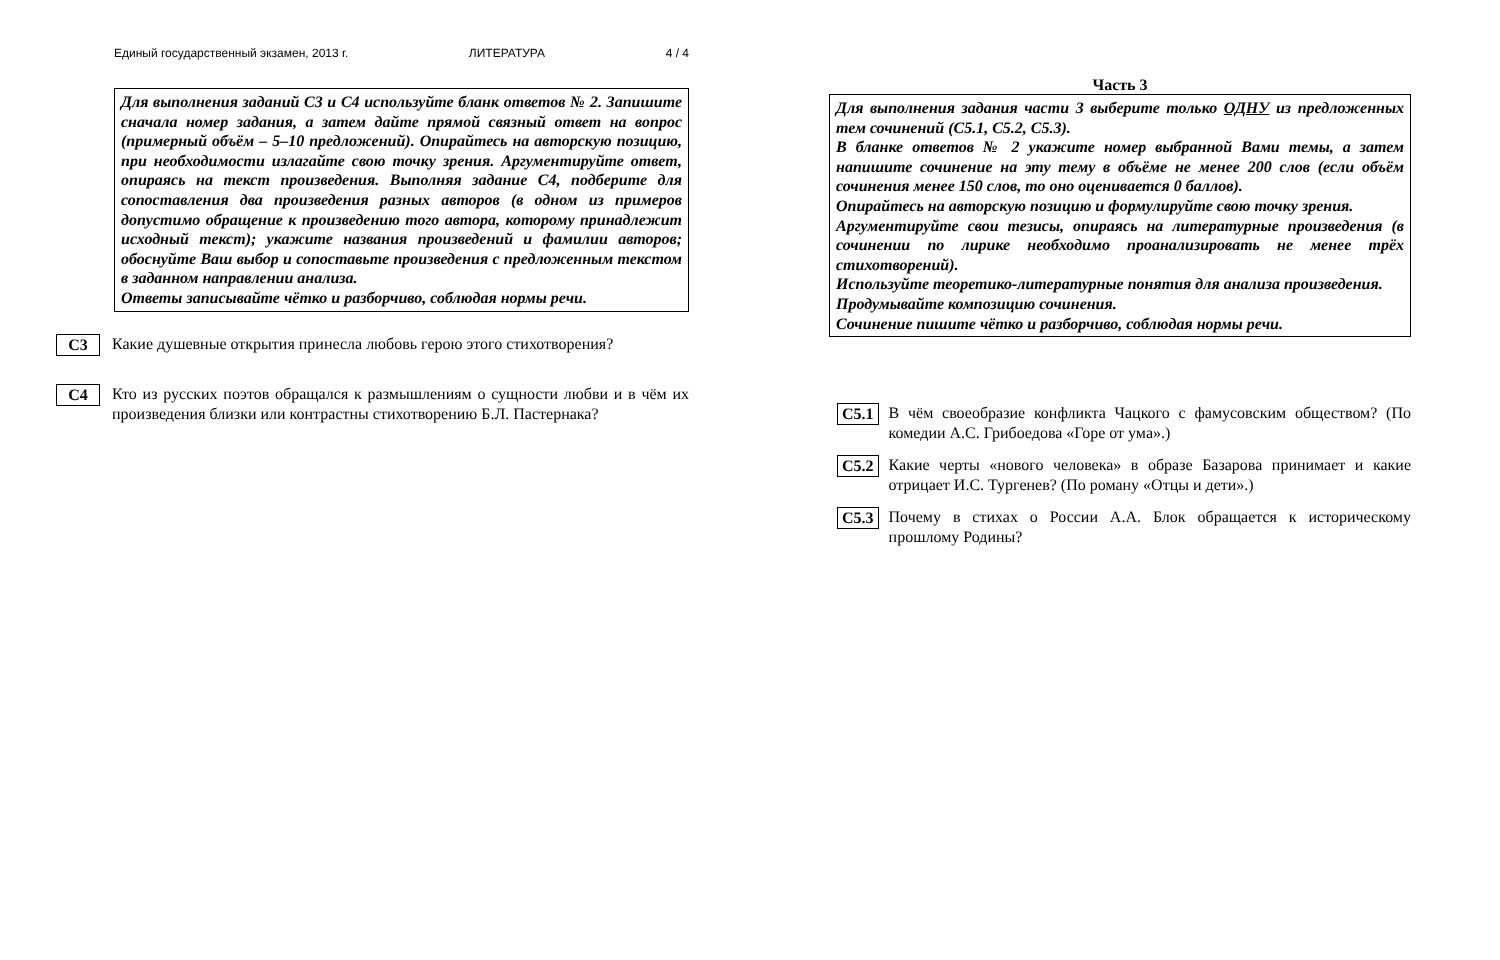Единый государственный экзамен, 2013 г. ЛИТЕРАТУРА 4 / 4
Для выполнения заданий С3 и С4 используйте бланк ответов № 2. Запишите сначала номер задания, а затем дайте прямой связный ответ на вопрос (примерный объём – 5–10 предложений). Опирайтесь на авторскую позицию, при необходимости излагайте свою точку зрения. Аргументируйте ответ, опираясь на текст произведения. Выполняя задание С4, подберите для сопоставления два произведения разных авторов (в одном из примеров допустимо обращение к произведению того автора, которому принадлежит исходный текст); укажите названия произведений и фамилии авторов; обоснуйте Ваш выбор и сопоставьте произведения с предложенным текстом в заданном направлении анализа.
Ответы записывайте чётко и разборчиво, соблюдая нормы речи.
С3 Какие душевные открытия принесла любовь герою этого стихотворения?
С4 Кто из русских поэтов обращался к размышлениям о сущности любви и в чём их произведения близки или контрастны стихотворению Б.Л. Пастернака?
Часть 3
Для выполнения задания части 3 выберите только ОДНУ из предложенных тем сочинений (С5.1, С5.2, С5.3).
В бланке ответов № 2 укажите номер выбранной Вами темы, а затем напишите сочинение на эту тему в объёме не менее 200 слов (если объём сочинения менее 150 слов, то оно оценивается 0 баллов).
Опирайтесь на авторскую позицию и формулируйте свою точку зрения.
Аргументируйте свои тезисы, опираясь на литературные произведения (в сочинении по лирике необходимо проанализировать не менее трёх стихотворений).
Используйте теоретико-литературные понятия для анализа произведения.
Продумывайте композицию сочинения.
Сочинение пишите чётко и разборчиво, соблюдая нормы речи.
С5.1 В чём своеобразие конфликта Чацкого с фамусовским обществом? (По комедии А.С. Грибоедова «Горе от ума».)
С5.2 Какие черты «нового человека» в образе Базарова принимает и какие отрицает И.С. Тургенев? (По роману «Отцы и дети».)
С5.3 Почему в стихах о России А.А. Блок обращается к историческому прошлому Родины?